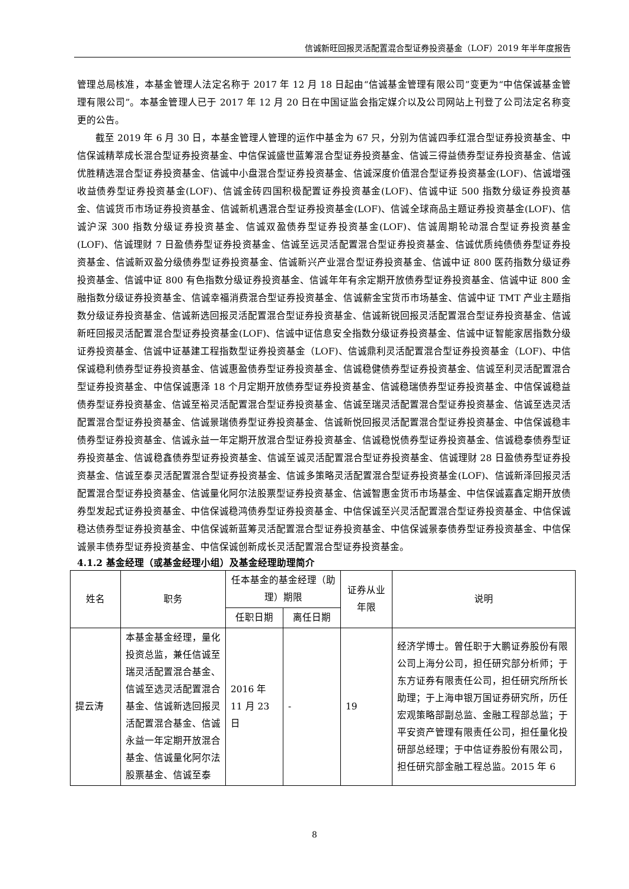信诚新旺回报灵活配置混合型证券投资基金（LOF）2019 年半年度报告
管理总局核准，本基金管理人法定名称于 2017 年 12 月 18 日起由“信诚基金管理有限公司”变更为“中信保诚基金管理有限公司”。本基金管理人已于 2017 年 12 月 20 日在中国证监会指定媒介以及公司网站上刊登了公司法定名称变更的公告。
截至 2019 年 6 月 30 日，本基金管理人管理的运作中基金为 67 只，分别为信诚四季红混合型证券投资基金、中信保诚精萃成长混合型证券投资基金、中信保诚盛世蓝筹混合型证券投资基金、信诚三得益债券型证券投资基金、信诚优胜精选混合型证券投资基金、信诚中小盘混合型证券投资基金、信诚深度价值混合型证券投资基金(LOF)、信诚增强收益债券型证券投资基金(LOF)、信诚金砖四国积极配置证券投资基金(LOF)、信诚中证 500 指数分级证券投资基金、信诚货币市场证券投资基金、信诚新机遇混合型证券投资基金(LOF)、信诚全球商品主题证券投资基金(LOF)、信诚沪深 300 指数分级证券投资基金、信诚双盈债券型证券投资基金(LOF)、信诚周期轮动混合型证券投资基金(LOF)、信诚理财 7 日盈债券型证券投资基金、信诚至远灵活配置混合型证券投资基金、信诚优质纯债债券型证券投资基金、信诚新双盈分级债券型证券投资基金、信诚新兴产业混合型证券投资基金、信诚中证 800 医药指数分级证券投资基金、信诚中证 800 有色指数分级证券投资基金、信诚年年有余定期开放债券型证券投资基金、信诚中证 800 金融指数分级证券投资基金、信诚幸福消费混合型证券投资基金、信诚薪金宝货币市场基金、信诚中证 TMT 产业主题指数分级证券投资基金、信诚新选回报灵活配置混合型证券投资基金、信诚新锐回报灵活配置混合型证券投资基金、信诚新旺回报灵活配置混合型证券投资基金(LOF)、信诚中证信息安全指数分级证券投资基金、信诚中证智能家居指数分级证券投资基金、信诚中证基建工程指数型证券投资基金（LOF)、信诚鼎利灵活配置混合型证券投资基金（LOF)、中信保诚稳利债券型证券投资基金、信诚惠盈债券型证券投资基金、信诚稳健债券型证券投资基金、信诚至利灵活配置混合型证券投资基金、中信保诚惠泽 18 个月定期开放债券型证券投资基金、信诚稳瑞债券型证券投资基金、中信保诚稳益债券型证券投资基金、信诚至裕灵活配置混合型证券投资基金、信诚至瑞灵活配置混合型证券投资基金、信诚至选灵活配置混合型证券投资基金、信诚景瑞债券型证券投资基金、信诚新悦回报灵活配置混合型证券投资基金、中信保诚稳丰债券型证券投资基金、信诚永益一年定期开放混合型证券投资基金、信诚稳悦债券型证券投资基金、信诚稳泰债券型证券投资基金、信诚稳鑫债券型证券投资基金、信诚至诚灵活配置混合型证券投资基金、信诚理财 28 日盈债券型证券投资基金、信诚至泰灵活配置混合型证券投资基金、信诚多策略灵活配置混合型证券投资基金(LOF)、信诚新泽回报灵活配置混合型证券投资基金、信诚量化阿尔法股票型证券投资基金、信诚智惠金货币市场基金、中信保诚嘉鑫定期开放债券型发起式证券投资基金、中信保诚稳鸿债券型证券投资基金、中信保诚至兴灵活配置混合型证券投资基金、中信保诚稳达债券型证券投资基金、中信保诚新蓝筹灵活配置混合型证券投资基金、中信保诚景泰债券型证券投资基金、中信保诚景丰债券型证券投资基金、中信保诚创新成长灵活配置混合型证券投资基金。
4.1.2 基金经理（或基金经理小组）及基金经理助理简介
| 姓名 | 职务 | 任本基金的基金经理（助理）期限 | | 证券从业年限 | 说明 |
| --- | --- | --- | --- | --- | --- |
| | | 任职日期 | 离任日期 | | |
| 提云涛 | 本基金基金经理，量化投资总监，兼任信诚至瑞灵活配置混合基金、信诚至选灵活配置混合基金、信诚新选回报灵活配置混合基金、信诚永益一年定期开放混合基金、信诚量化阿尔法股票基金、信诚至泰 | 2016 年 11 月 23 日 | - | 19 | 经济学博士。曾任职于大鹏证券股份有限公司上海分公司，担任研究部分析师；于东方证券有限责任公司，担任研究所所长助理；于上海申银万国证券研究所，历任宏观策略部副总监、金融工程部总监；于平安资产管理有限责任公司，担任量化投研部总经理；于中信证券股份有限公司，担任研究部金融工程总监。2015 年 6 |
8